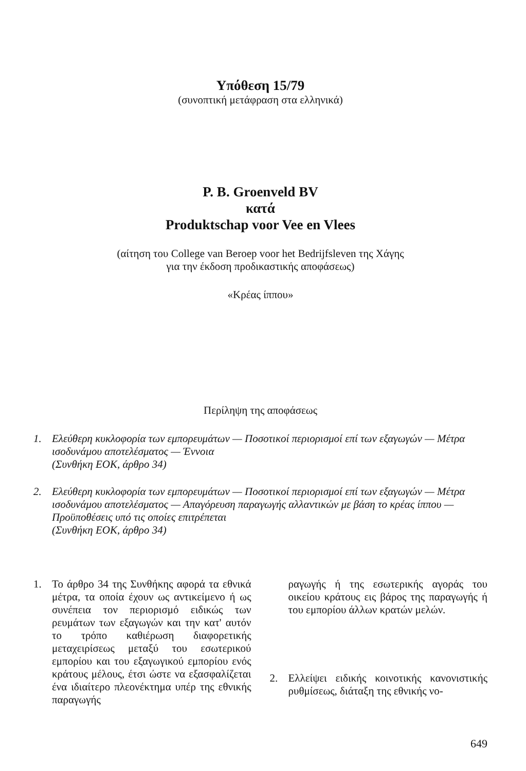Υπόθεση 15/79
(συνοπτική μετάφραση στα ελληνικά)
P. B. Groenveld BV
κατά
Produktschap voor Vee en Vlees
(αίτηση του College van Beroep voor het Bedrijfsleven της Χάγης
για την έκδοση προδικαστικής αποφάσεως)
«Κρέας ίππου»
Περίληψη της αποφάσεως
1. Ελεύθερη κυκλοφορία των εμπορευμάτων — Ποσοτικοί περιορισμοί επί των εξαγωγών — Μέτρα ισοδυνάμου αποτελέσματος — Έννοια
(Συνθήκη ΕΟΚ, άρθρο 34)
2. Ελεύθερη κυκλοφορία των εμπορευμάτων — Ποσοτικοί περιορισμοί επί των εξαγωγών — Μέτρα ισοδυνάμου αποτελέσματος — Απαγόρευση παραγωγής αλλαντικών με βάση το κρέας ίππου — Προϋποθέσεις υπό τις οποίες επιτρέπεται
(Συνθήκη ΕΟΚ, άρθρο 34)
1. Το άρθρο 34 της Συνθήκης αφορά τα εθνικά μέτρα, τα οποία έχουν ως αντικείμενο ή ως συνέπεια τον περιορισμό ειδικώς των ρευμάτων των εξαγωγών και την κατ' αυτόν το τρόπο καθιέρωση διαφορετικής μεταχειρίσεως μεταξύ του εσωτερικού εμπορίου και του εξαγωγικού εμπορίου ενός κράτους μέλους, έτσι ώστε να εξασφαλίζεται ένα ιδιαίτερο πλεονέκτημα υπέρ της εθνικής παραγωγής
ραγωγής ή της εσωτερικής αγοράς του οικείου κράτους εις βάρος της παραγωγής ή του εμπορίου άλλων κρατών μελών.
2. Ελλείψει ειδικής κοινοτικής κανονιστικής ρυθμίσεως, διάταξη της εθνικής νο-
649